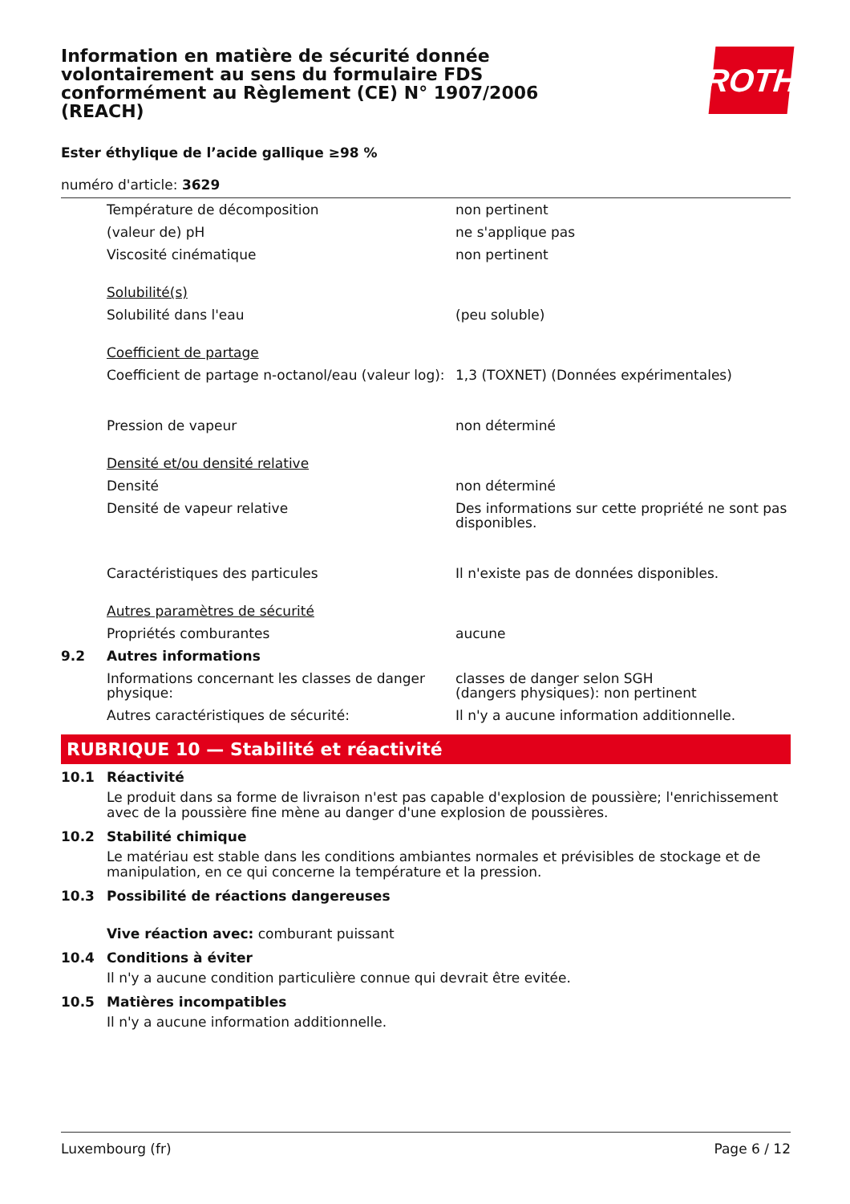Information en matière de sécurité donnée volontairement au sens du formulaire FDS conformément au Règlement (CE) N° 1907/2006 (REACH)
ROTH
Ester éthylique de l’acide gallique ≥98 %
numéro d'article: 3629
| | Température de décomposition | non pertinent |
| | (valeur de) pH | ne s'applique pas |
| | Viscosité cinématique | non pertinent |
| | Solubilité(s) | |
| | Solubilité dans l'eau | (peu soluble) |
| | Coefficient de partage | |
| | Coefficient de partage n-octanol/eau (valeur log): | 1,3 (TOXNET) (Données expérimentales) |
| | Pression de vapeur | non déterminé |
| | Densité et/ou densité relative | |
| | Densité | non déterminé |
| | Densité de vapeur relative | Des informations sur cette propriété ne sont pas disponibles. |
| | Caractéristiques des particules | Il n'existe pas de données disponibles. |
| | Autres paramètres de sécurité | |
| | Propriétés comburantes | aucune |
| 9.2 | Autres informations | |
| | Informations concernant les classes de danger physique: | classes de danger selon SGH (dangers physiques): non pertinent |
| | Autres caractéristiques de sécurité: | Il n'y a aucune information additionnelle. |
RUBRIQUE 10 — Stabilité et réactivité
10.1 Réactivité
Le produit dans sa forme de livraison n'est pas capable d'explosion de poussière; l'enrichissement avec de la poussière fine mène au danger d'une explosion de poussières.
10.2 Stabilité chimique
Le matériau est stable dans les conditions ambiantes normales et prévisibles de stockage et de manipulation, en ce qui concerne la température et la pression.
10.3 Possibilité de réactions dangereuses
Vive réaction avec: comburant puissant
10.4 Conditions à éviter
Il n'y a aucune condition particulière connue qui devrait être evitée.
10.5 Matières incompatibles
Il n'y a aucune information additionnelle.
Luxembourg (fr) Page 6 / 12